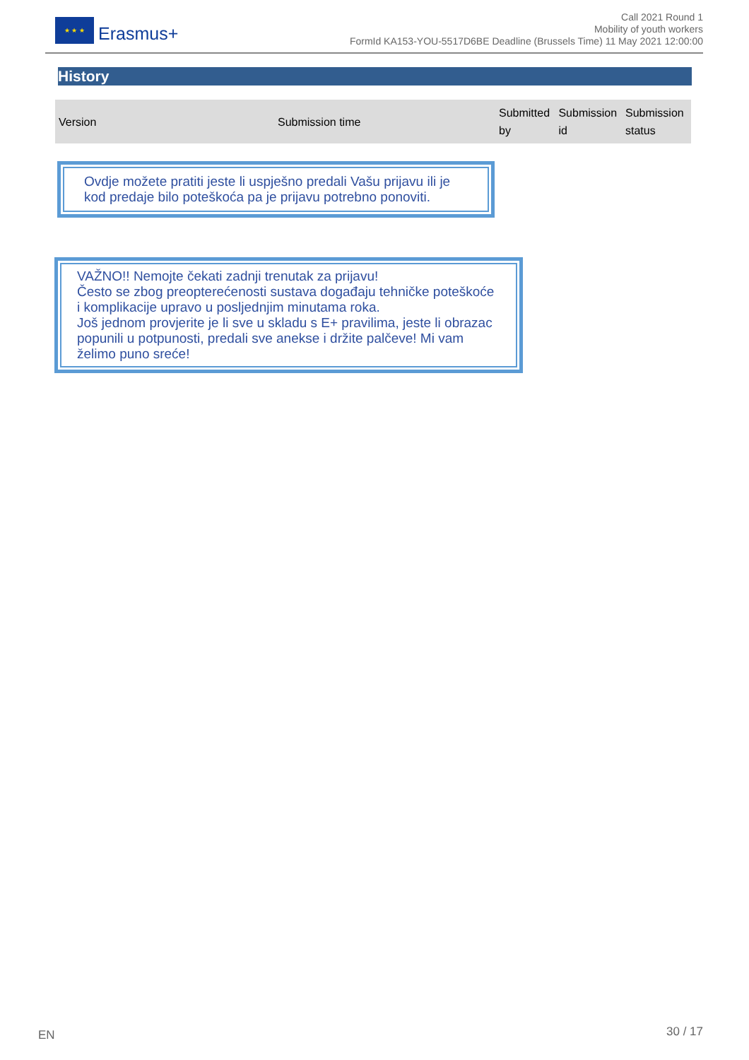★ ★ ★
Erasmus+
Call 2021 Round 1
Mobility of youth workers
FormId KA153-YOU-5517D6BE Deadline (Brussels Time) 11 May 2021 12:00:00
History
| Version | Submission time | Submitted by | Submission id | Submission status |
| --- | --- | --- | --- | --- |
Ovdje možete pratiti jeste li uspješno predali Vašu prijavu ili je kod predaje bilo poteškoća pa je prijavu potrebno ponoviti.
VAŽNO!! Nemojte čekati zadnji trenutak za prijavu!
Često se zbog preopterećenosti sustava događaju tehničke poteškoće i komplikacije upravo u posljednjim minutama roka.
Još jednom provjerite je li sve u skladu s E+ pravilima, jeste li obrazac popunili u potpunosti, predali sve anekse i držite palčeve! Mi vam želimo puno sreće!
EN 30 / 17